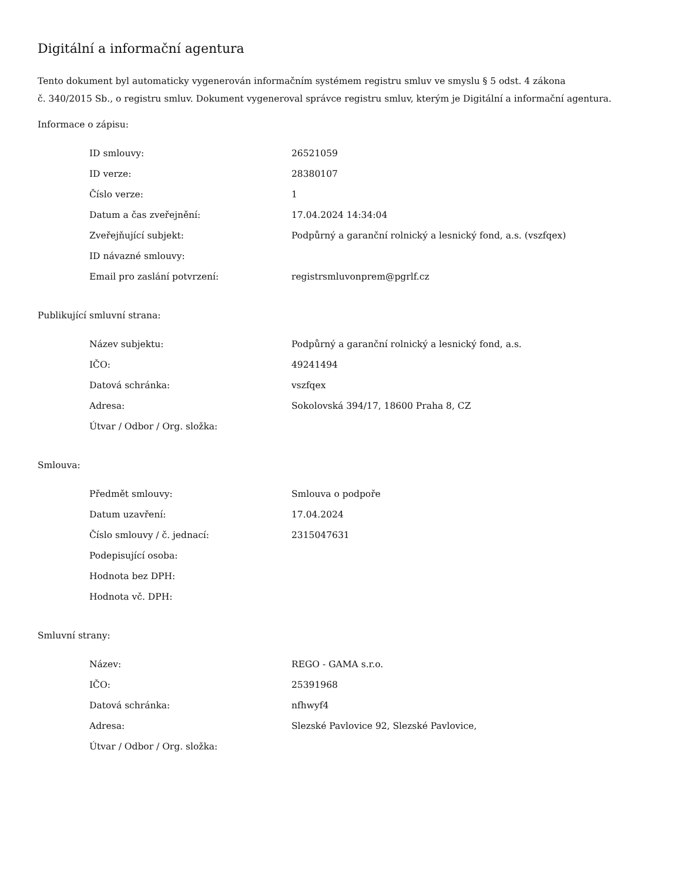Digitální a informační agentura
Tento dokument byl automaticky vygenerován informačním systémem registru smluv ve smyslu § 5 odst. 4 zákona
č. 340/2015 Sb., o registru smluv. Dokument vygeneroval správce registru smluv, kterým je Digitální a informační agentura.
Informace o zápisu:
| ID smlouvy: | 26521059 |
| ID verze: | 28380107 |
| Číslo verze: | 1 |
| Datum a čas zveřejnění: | 17.04.2024 14:34:04 |
| Zveřejňující subjekt: | Podpůrný a garanční rolnický a lesnický fond, a.s. (vszfqex) |
| ID návazné smlouvy: | |
| Email pro zaslání potvrzení: | registrsmluvonprem@pgrlf.cz |
Publikující smluvní strana:
| Název subjektu: | Podpůrný a garanční rolnický a lesnický fond, a.s. |
| IČO: | 49241494 |
| Datová schránka: | vszfqex |
| Adresa: | Sokolovská 394/17, 18600 Praha 8, CZ |
| Útvar / Odbor / Org. složka: | |
Smlouva:
| Předmět smlouvy: | Smlouva o podpoře |
| Datum uzavření: | 17.04.2024 |
| Číslo smlouvy / č. jednací: | 2315047631 |
| Podepisující osoba: | |
| Hodnota bez DPH: | |
| Hodnota vč. DPH: | |
Smluvní strany:
| Název: | REGO - GAMA s.r.o. |
| IČO: | 25391968 |
| Datová schránka: | nfhwyf4 |
| Adresa: | Slezské Pavlovice 92, Slezské Pavlovice, |
| Útvar / Odbor / Org. složka: | |